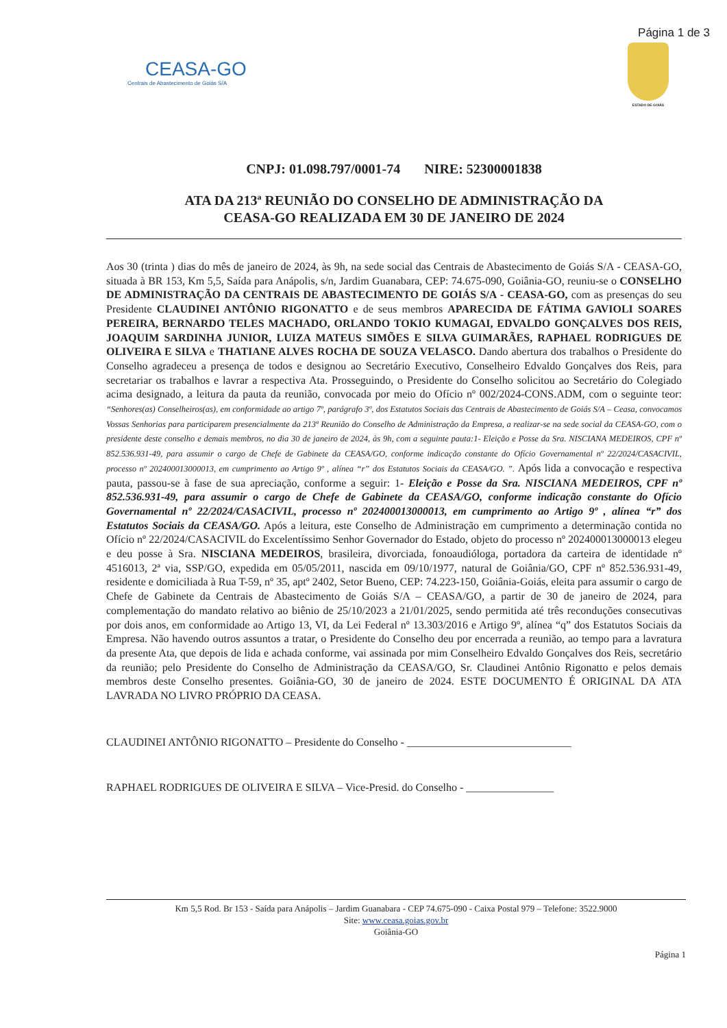Página 1 de 3
CEASA-GO
Centrais de Abastecimento de Goiás S/A
ESTADO DE GOIÁS
CNPJ: 01.098.797/0001-74 NIRE: 52300001838
ATA DA 213ª REUNIÃO DO CONSELHO DE ADMINISTRAÇÃO DA
CEASA-GO REALIZADA EM 30 DE JANEIRO DE 2024
Aos 30 (trinta ) dias do mês de janeiro de 2024, às 9h, na sede social das Centrais de Abastecimento de Goiás S/A - CEASA-GO, situada à BR 153, Km 5,5, Saída para Anápolis, s/n, Jardim Guanabara, CEP: 74.675-090, Goiânia-GO, reuniu-se o CONSELHO DE ADMINISTRAÇÃO DA CENTRAIS DE ABASTECIMENTO DE GOIÁS S/A - CEASA-GO, com as presenças do seu Presidente CLAUDINEI ANTÔNIO RIGONATTO e de seus membros APARECIDA DE FÁTIMA GAVIOLI SOARES PEREIRA, BERNARDO TELES MACHADO, ORLANDO TOKIO KUMAGAI, EDVALDO GONÇALVES DOS REIS, JOAQUIM SARDINHA JUNIOR, LUIZA MATEUS SIMÕES E SILVA GUIMARÃES, RAPHAEL RODRIGUES DE OLIVEIRA E SILVA e THATIANE ALVES ROCHA DE SOUZA VELASCO. Dando abertura dos trabalhos o Presidente do Conselho agradeceu a presença de todos e designou ao Secretário Executivo, Conselheiro Edvaldo Gonçalves dos Reis, para secretariar os trabalhos e lavrar a respectiva Ata. Prosseguindo, o Presidente do Conselho solicitou ao Secretário do Colegiado acima designado, a leitura da pauta da reunião, convocada por meio do Ofício nº 002/2024-CONS.ADM, com o seguinte teor: “Senhores(as) Conselheiros(as), em conformidade ao artigo 7º, parágrafo 3º, dos Estatutos Sociais das Centrais de Abastecimento de Goiás S/A – Ceasa, convocamos Vossas Senhorias para participarem presencialmente da 213ª Reunião do Conselho de Administração da Empresa, a realizar-se na sede social da CEASA-GO, com o presidente deste conselho e demais membros, no dia 30 de janeiro de 2024, às 9h, com a seguinte pauta:1- Eleição e Posse da Sra. NISCIANA MEDEIROS, CPF nº 852.536.931-49, para assumir o cargo de Chefe de Gabinete da CEASA/GO, conforme indicação constante do Ofício Governamental nº 22/2024/CASACIVIL, processo nº 202400013000013, em cumprimento ao Artigo 9º , alínea “r” dos Estatutos Sociais da CEASA/GO. ”. Após lida a convocação e respectiva pauta, passou-se à fase de sua apreciação, conforme a seguir: 1- Eleição e Posse da Sra. NISCIANA MEDEIROS, CPF nº 852.536.931-49, para assumir o cargo de Chefe de Gabinete da CEASA/GO, conforme indicação constante do Ofício Governamental nº 22/2024/CASACIVIL, processo nº 202400013000013, em cumprimento ao Artigo 9º , alínea “r” dos Estatutos Sociais da CEASA/GO. Após a leitura, este Conselho de Administração em cumprimento a determinação contida no Ofício nº 22/2024/CASACIVIL do Excelentíssimo Senhor Governador do Estado, objeto do processo nº 202400013000013 elegeu e deu posse à Sra. NISCIANA MEDEIROS, brasileira, divorciada, fonoaudióloga, portadora da carteira de identidade nº 4516013, 2ª via, SSP/GO, expedida em 05/05/2011, nascida em 09/10/1977, natural de Goiânia/GO, CPF nº 852.536.931-49, residente e domiciliada à Rua T-59, nº 35, aptº 2402, Setor Bueno, CEP: 74.223-150, Goiânia-Goiás, eleita para assumir o cargo de Chefe de Gabinete da Centrais de Abastecimento de Goiás S/A – CEASA/GO, a partir de 30 de janeiro de 2024, para complementação do mandato relativo ao biênio de 25/10/2023 a 21/01/2025, sendo permitida até três reconduções consecutivas por dois anos, em conformidade ao Artigo 13, VI, da Lei Federal nº 13.303/2016 e Artigo 9º, alínea “q” dos Estatutos Sociais da Empresa. Não havendo outros assuntos a tratar, o Presidente do Conselho deu por encerrada a reunião, ao tempo para a lavratura da presente Ata, que depois de lida e achada conforme, vai assinada por mim Conselheiro Edvaldo Gonçalves dos Reis, secretário da reunião; pelo Presidente do Conselho de Administração da CEASA/GO, Sr. Claudinei Antônio Rigonatto e pelos demais membros deste Conselho presentes. Goiânia-GO, 30 de janeiro de 2024. ESTE DOCUMENTO É ORIGINAL DA ATA LAVRADA NO LIVRO PRÓPRIO DA CEASA.
CLAUDINEI ANTÔNIO RIGONATTO – Presidente do Conselho - ______________________________
RAPHAEL RODRIGUES DE OLIVEIRA E SILVA – Vice-Presid. do Conselho - ________________
Km 5,5 Rod. Br 153 - Saída para Anápolis – Jardim Guanabara - CEP 74.675-090 - Caixa Postal 979 – Telefone: 3522.9000
Site: www.ceasa.goias.gov.br
Goiânia-GO
Página 1